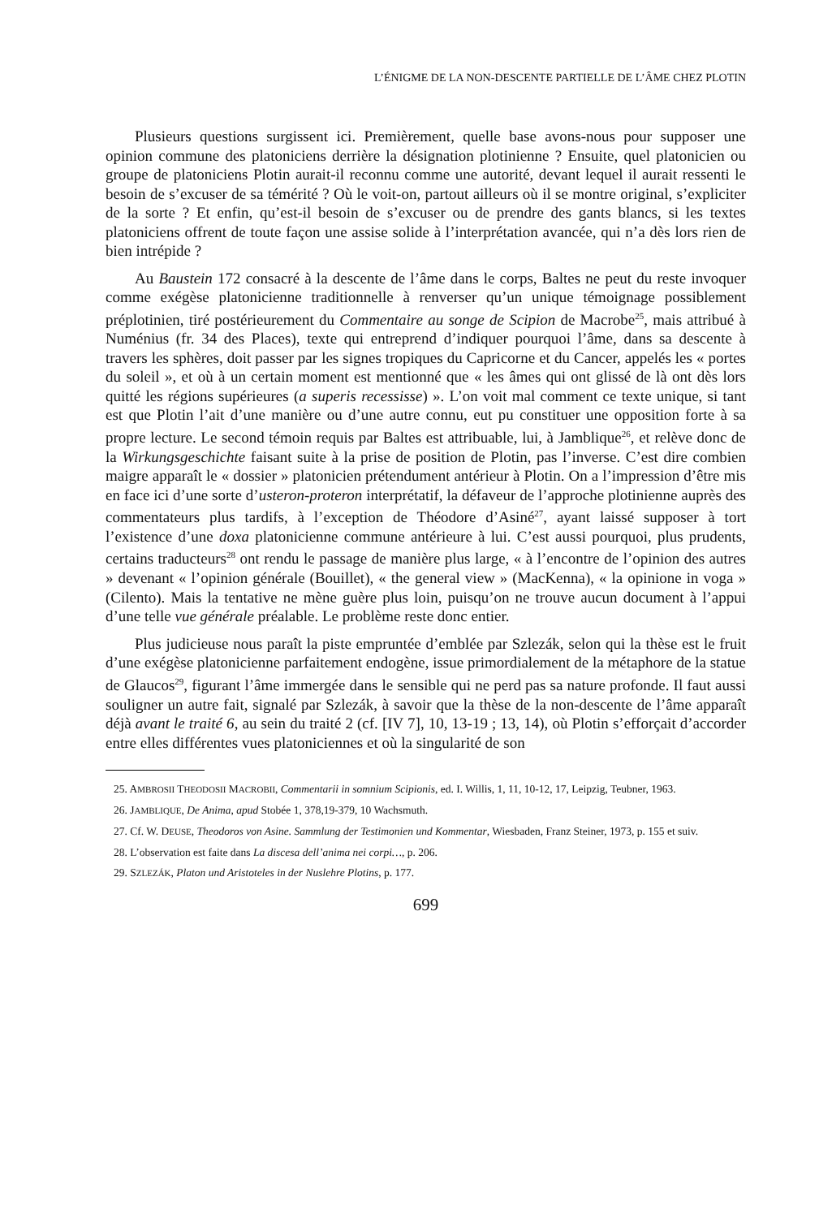L’ÉNIGME DE LA NON-DESCENTE PARTIELLE DE L’ÂME CHEZ PLOTIN
Plusieurs questions surgissent ici. Premièrement, quelle base avons-nous pour supposer une opinion commune des platoniciens derrière la désignation plotinienne ? Ensuite, quel platonicien ou groupe de platoniciens Plotin aurait-il reconnu comme une autorité, devant lequel il aurait ressenti le besoin de s’excuser de sa témérité ? Où le voit-on, partout ailleurs où il se montre original, s’expliciter de la sorte ? Et enfin, qu’est-il besoin de s’excuser ou de prendre des gants blancs, si les textes platoniciens offrent de toute façon une assise solide à l’interprétation avancée, qui n’a dès lors rien de bien intrépide ?
Au Baustein 172 consacré à la descente de l’âme dans le corps, Baltes ne peut du reste invoquer comme exégèse platonicienne traditionnelle à renverser qu’un unique témoignage possiblement préplotinien, tiré postérieurement du Commentaire au songe de Scipion de Macrobe<sup>25</sup>, mais attribué à Numénius (fr. 34 des Places), texte qui entreprend d’indiquer pourquoi l’âme, dans sa descente à travers les sphères, doit passer par les signes tropiques du Capricorne et du Cancer, appelés les « portes du soleil », et où à un certain moment est mentionné que « les âmes qui ont glissé de là ont dès lors quitté les régions supérieures (a superis recessisse) ». L’on voit mal comment ce texte unique, si tant est que Plotin l’ait d’une manière ou d’une autre connu, eut pu constituer une opposition forte à sa propre lecture. Le second témoin requis par Baltes est attribuable, lui, à Jamblique<sup>26</sup>, et relève donc de la Wirkungsgeschichte faisant suite à la prise de position de Plotin, pas l’inverse. C’est dire combien maigre apparaît le « dossier » platonicien prétendument antérieur à Plotin. On a l’impression d’être mis en face ici d’une sorte d’usteron-proteron interprétatif, la défaveur de l’approche plotinienne auprès des commentateurs plus tardifs, à l’exception de Théodore d’Asiné<sup>27</sup>, ayant laissé supposer à tort l’existence d’une doxa platonicienne commune antérieure à lui. C’est aussi pourquoi, plus prudents, certains traducteurs<sup>28</sup> ont rendu le passage de manière plus large, « à l’encontre de l’opinion des autres » devenant « l’opinion générale (Bouillet), « the general view » (MacKenna), « la opinione in voga » (Cilento). Mais la tentative ne mène guère plus loin, puisqu’on ne trouve aucun document à l’appui d’une telle vue générale préalable. Le problème reste donc entier.
Plus judicieuse nous paraît la piste empruntée d’emblée par Szlezák, selon qui la thèse est le fruit d’une exégèse platonicienne parfaitement endogène, issue primordialement de la métaphore de la statue de Glaucos<sup>29</sup>, figurant l’âme immergée dans le sensible qui ne perd pas sa nature profonde. Il faut aussi souligner un autre fait, signalé par Szlezák, à savoir que la thèse de la non-descente de l’âme apparaît déjà avant le traité 6, au sein du traité 2 (cf. [IV 7], 10, 13-19 ; 13, 14), où Plotin s’efforçait d’accorder entre elles différentes vues platoniciennes et où la singularité de son
25. AMBROSII THEODOSII MACROBII, Commentarii in somnium Scipionis, ed. I. Willis, 1, 11, 10-12, 17, Leipzig, Teubner, 1963.
26. JAMBLIQUE, De Anima, apud Stobée 1, 378,19-379, 10 Wachsmuth.
27. Cf. W. DEUSE, Theodoros von Asine. Sammlung der Testimonien und Kommentar, Wiesbaden, Franz Steiner, 1973, p. 155 et suiv.
28. L’observation est faite dans La discesa dell’anima nei corpi…, p. 206.
29. SZLEZÁK, Platon und Aristoteles in der Nuslehre Plotins, p. 177.
699